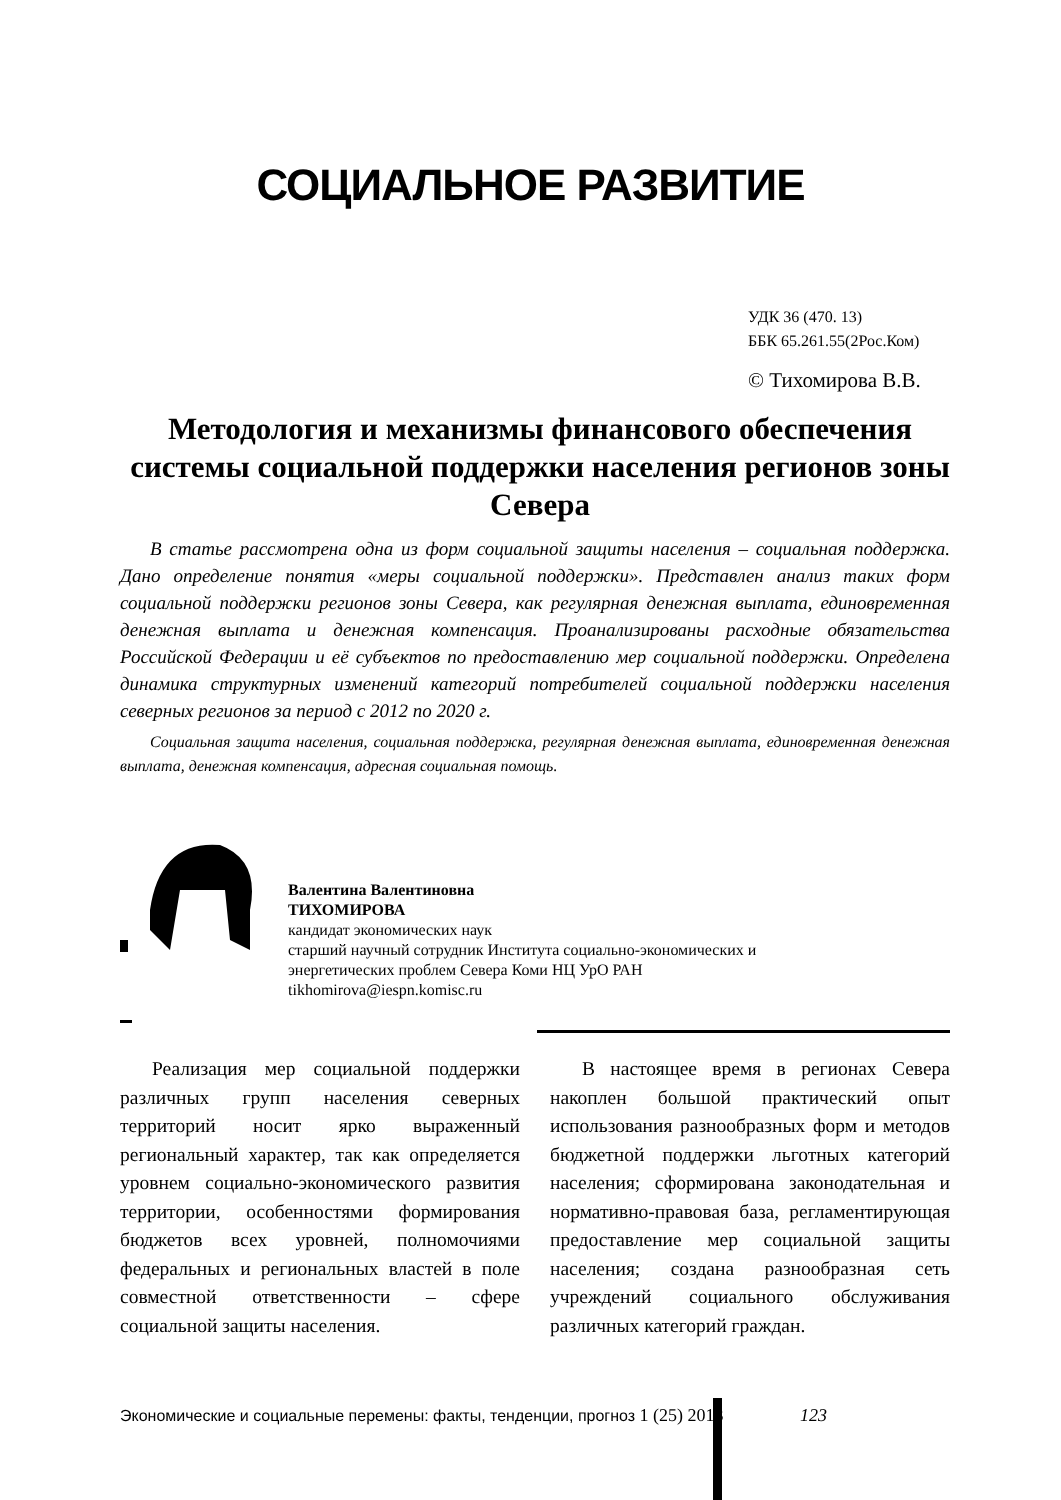СОЦИАЛЬНОЕ РАЗВИТИЕ
УДК 36 (470. 13)
ББК 65.261.55(2Рос.Ком)
© Тихомирова В.В.
Методология и механизмы финансового обеспечения системы социальной поддержки населения регионов зоны Севера
В статье рассмотрена одна из форм социальной защиты населения – социальная поддержка. Дано определение понятия «меры социальной поддержки». Представлен анализ таких форм социальной поддержки регионов зоны Севера, как регулярная денежная выплата, единовременная денежная выплата и денежная компенсация. Проанализированы расходные обязательства Российской Федерации и её субъектов по предоставлению мер социальной поддержки. Определена динамика структурных изменений категорий потребителей социальной поддержки населения северных регионов за период с 2012 по 2020 г.
Социальная защита населения, социальная поддержка, регулярная денежная выплата, единовременная денежная выплата, денежная компенсация, адресная социальная помощь.
Валентина Валентиновна
ТИХОМИРОВА
кандидат экономических наук
старший научный сотрудник Института социально-экономических и
энергетических проблем Севера Коми НЦ УрО РАН
tikhomirova@iespn.komisc.ru
Реализация мер социальной поддержки различных групп населения северных территорий носит ярко выраженный региональный характер, так как определяется уровнем социально-экономического развития территории, особенностями формирования бюджетов всех уровней, полномочиями федеральных и региональных властей в поле совместной ответственности – сфере социальной защиты населения.
В настоящее время в регионах Севера накоплен большой практический опыт использования разнообразных форм и методов бюджетной поддержки льготных категорий населения; сформирована законодательная и нормативно-правовая база, регламентирующая предоставление мер социальной защиты населения; создана разнообразная сеть учреждений социального обслуживания различных категорий граждан.
Экономические и социальные перемены: факты, тенденции, прогноз 1 (25) 2013
123